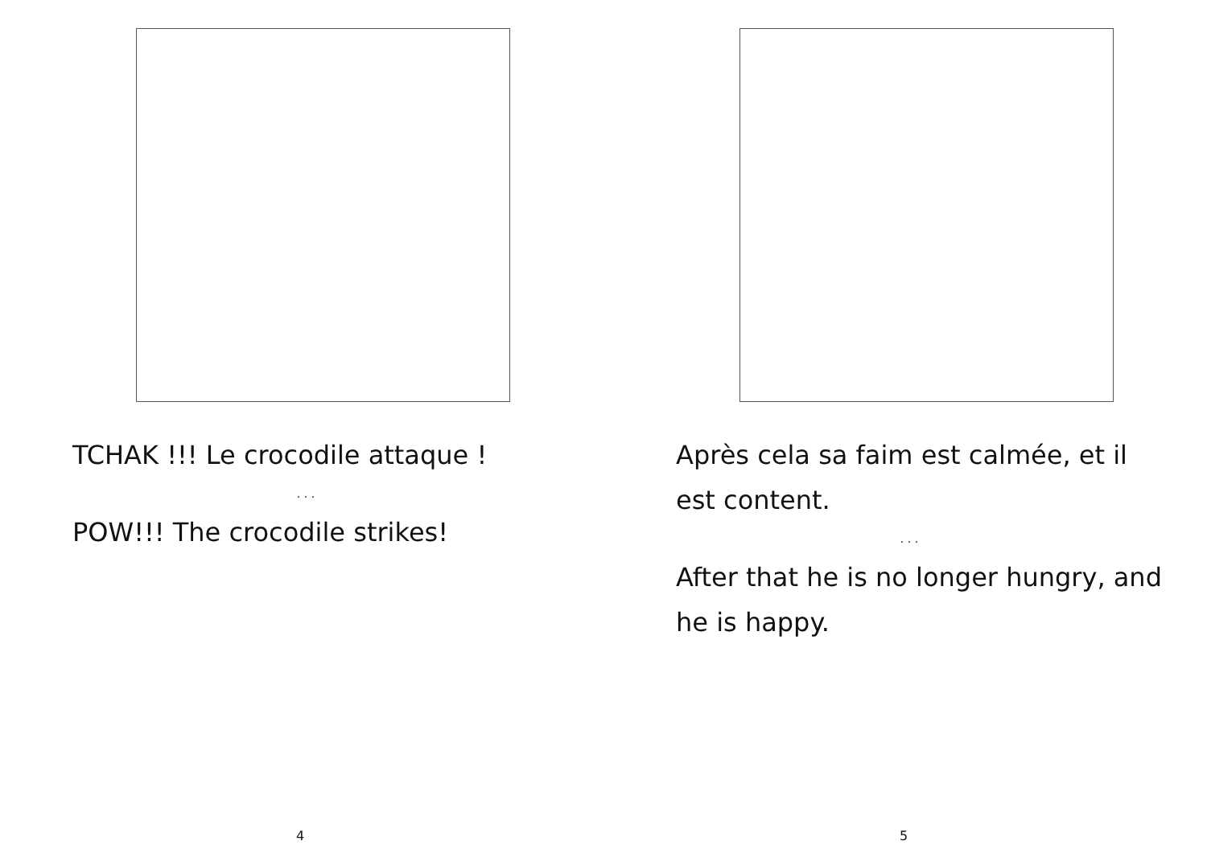TCHAK !!! Le crocodile attaque !
. . .
POW!!! The crocodile strikes!
4
Après cela sa faim est calmée, et il est content.
. . .
After that he is no longer hungry, and he is happy.
5